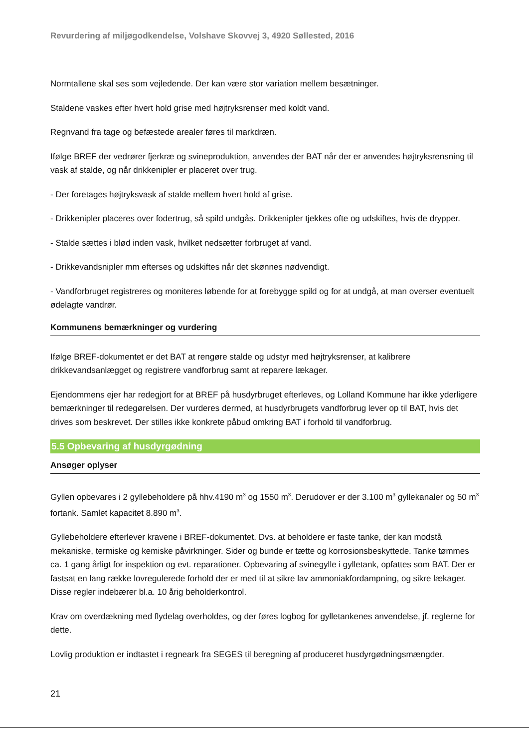Revurdering af miljøgodkendelse, Volshave Skovvej 3, 4920 Søllested, 2016
Normtallene skal ses som vejledende. Der kan være stor variation mellem besætninger.
Staldene vaskes efter hvert hold grise med højtryksrenser med koldt vand.
Regnvand fra tage og befæstede arealer føres til markdræn.
Ifølge BREF der vedrører fjerkræ og svineproduktion, anvendes der BAT når der er anvendes højtryksrensning til vask af stalde, og når drikkenipler er placeret over trug.
- Der foretages højtryksvask af stalde mellem hvert hold af grise.
- Drikkenipler placeres over fodertrug, så spild undgås. Drikkenipler tjekkes ofte og udskiftes, hvis de drypper.
- Stalde sættes i blød inden vask, hvilket nedsætter forbruget af vand.
- Drikkevandsnipler mm efterses og udskiftes når det skønnes nødvendigt.
- Vandforbruget registreres og moniteres løbende for at forebygge spild og for at undgå, at man overser eventuelt ødelagte vandrør.
Kommunens bemærkninger og vurdering
Ifølge BREF-dokumentet er det BAT at rengøre stalde og udstyr med højtryksrenser, at kalibrere drikkevandsanlægget og registrere vandforbrug samt at reparere lækager.
Ejendommens ejer har redegjort for at BREF på husdyrbruget efterleves, og Lolland Kommune har ikke yderligere bemærkninger til redegørelsen. Der vurderes dermed, at husdyrbrugets vandforbrug lever op til BAT, hvis det drives som beskrevet. Der stilles ikke konkrete påbud omkring BAT i forhold til vandforbrug.
5.5 Opbevaring af husdyrgødning
Ansøger oplyser
Gyllen opbevares i 2 gyllebeholdere på hhv.4190 m<sup>3</sup> og 1550 m<sup>3</sup>. Derudover er der 3.100 m<sup>3</sup> gyllekanaler og 50 m<sup>3</sup> fortank. Samlet kapacitet 8.890 m<sup>3</sup>.
Gyllebeholdere efterlever kravene i BREF-dokumentet. Dvs. at beholdere er faste tanke, der kan modstå mekaniske, termiske og kemiske påvirkninger. Sider og bunde er tætte og korrosionsbeskyttede. Tanke tømmes ca. 1 gang årligt for inspektion og evt. reparationer. Opbevaring af svinegylle i gylletank, opfattes som BAT. Der er fastsat en lang række lovregulerede forhold der er med til at sikre lav ammoniakfordampning, og sikre lækager. Disse regler indebærer bl.a. 10 årig beholderkontrol.
Krav om overdækning med flydelag overholdes, og der føres logbog for gylletankenes anvendelse, jf. reglerne for dette.
Lovlig produktion er indtastet i regneark fra SEGES til beregning af produceret husdyrgødningsmængder.
21